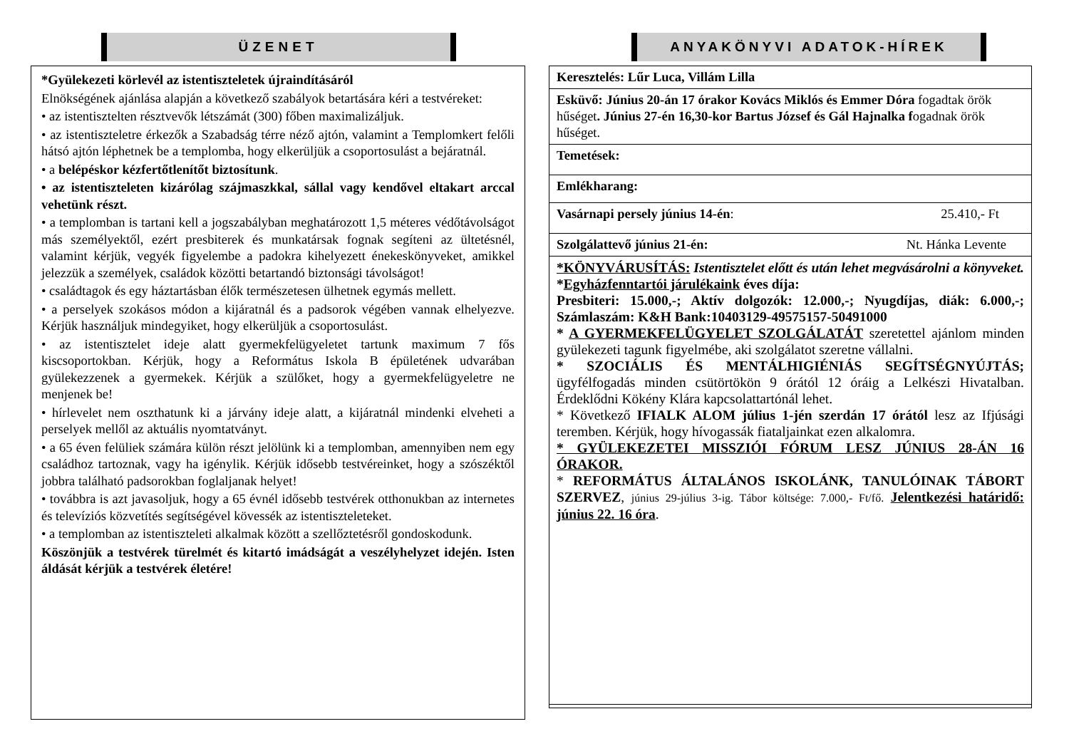ÜZENET
*Gyülekezeti körlevél az istentiszteletek újraindításáról
Elnökségének ajánlása alapján a következő szabályok betartására kéri a testvéreket:
• az istentisztelten résztvevők létszámát (300) főben maximalizáljuk.
• az istentiszteletre érkezők a Szabadság térre néző ajtón, valamint a Templomkert felőli hátsó ajtón léphetnek be a templomba, hogy elkerüljük a csoportosulást a bejáratnál.
• a belépéskor kézfertőtlenítőt biztosítunk.
• az istentiszteleten kizárólag szájmaszkkal, sállal vagy kendővel eltakart arccal vehetünk részt.
• a templomban is tartani kell a jogszabályban meghatározott 1,5 méteres védőtávolságot más személyektől, ezért presbiterek és munkatársak fognak segíteni az ültetésnél, valamint kérjük, vegyék figyelembe a padokra kihelyezett énekeskönyveket, amikkel jelezzük a személyek, családok közötti betartandó biztonsági távolságot!
• családtagok és egy háztartásban élők természetesen ülhetnek egymás mellett.
• a perselyek szokásos módon a kijáratnál és a padsorok végében vannak elhelyezve. Kérjük használjuk mindegyiket, hogy elkerüljük a csoportosulást.
• az istentisztelet ideje alatt gyermekfelügyeletet tartunk maximum 7 fős kiscsoportokban. Kérjük, hogy a Református Iskola B épületének udvarában gyülekezzenek a gyermekek. Kérjük a szülőket, hogy a gyermekfelügyeletre ne menjenek be!
• hírlevelet nem oszthatunk ki a járvány ideje alatt, a kijáratnál mindenki elveheti a perselyek mellől az aktuális nyomtatványt.
• a 65 éven felüliek számára külön részt jelölünk ki a templomban, amennyiben nem egy családhoz tartoznak, vagy ha igénylik. Kérjük idősebb testvéreinket, hogy a szószéktől jobbra található padsorokban foglaljanak helyet!
• továbbra is azt javasoljuk, hogy a 65 évnél idősebb testvérek otthonukban az internetes és televíziós közvetítés segítségével kövessék az istentiszteleteket.
• a templomban az istentiszteleti alkalmak között a szellőztetésről gondoskodunk.
Köszönjük a testvérek türelmét és kitartó imádságát a veszélyhelyzet idején. Isten áldását kérjük a testvérek életére!
ANYAKÖNYVI ADATOK-HÍREK
| Keresztelés: Lűr Luca, Villám Lilla |
| Esküvő: Június 20-án 17 órakor Kovács Miklós és Emmer Dóra fogadtak örök hűséget . Június 27-én 16,30-kor Bartus József és Gál Hajnalka f ogadnak örök hűséget. |
| Temetések: |
| Emlékharang: |
| Vasárnapi persely június 14-én : 25.410,- Ft |
| Szolgálattevő június 21-én: Nt. Hánka Levente |
| *KÖNYVÁRUSÍTÁS: Istentisztelet előtt és után lehet megvásárolni a könyveket. * Egyházfenntartói járulékaink éves díja: Presbiteri: 15.000,-; Aktív dolgozók: 12.000,-; Nyugdíjas, diák: 6.000,-; Számlaszám: K&H Bank:10403129-49575157-50491000 * A GYERMEKFELÜGYELET SZOLGÁLATÁT szeretettel ajánlom minden gyülekezeti tagunk figyelmébe, aki szolgálatot szeretne vállalni. * SZOCIÁLIS ÉS MENTÁLHIGIÉNIÁS SEGÍTSÉGNYÚJTÁS; ügyfélfogadás minden csütörtökön 9 órától 12 óráig a Lelkészi Hivatalban. Érdeklődni Kökény Klára kapcsolattartónál lehet. * Következő IFIALK ALOM július 1-jén szerdán 17 órától lesz az Ifjúsági teremben. Kérjük, hogy hívogassák fiataljainkat ezen alkalomra. * GYÜLEKEZETEI MISSZIÓI FÓRUM LESZ JÚNIUS 28-ÁN 16 ÓRAKOR. * REFORMÁTUS ÁLTALÁNOS ISKOLÁNK, TANULÓINAK TÁBORT SZERVEZ , június 29-július 3-ig. Tábor költsége: 7.000,- Ft/fő. Jelentkezési határidő: június 22. 16 óra . |